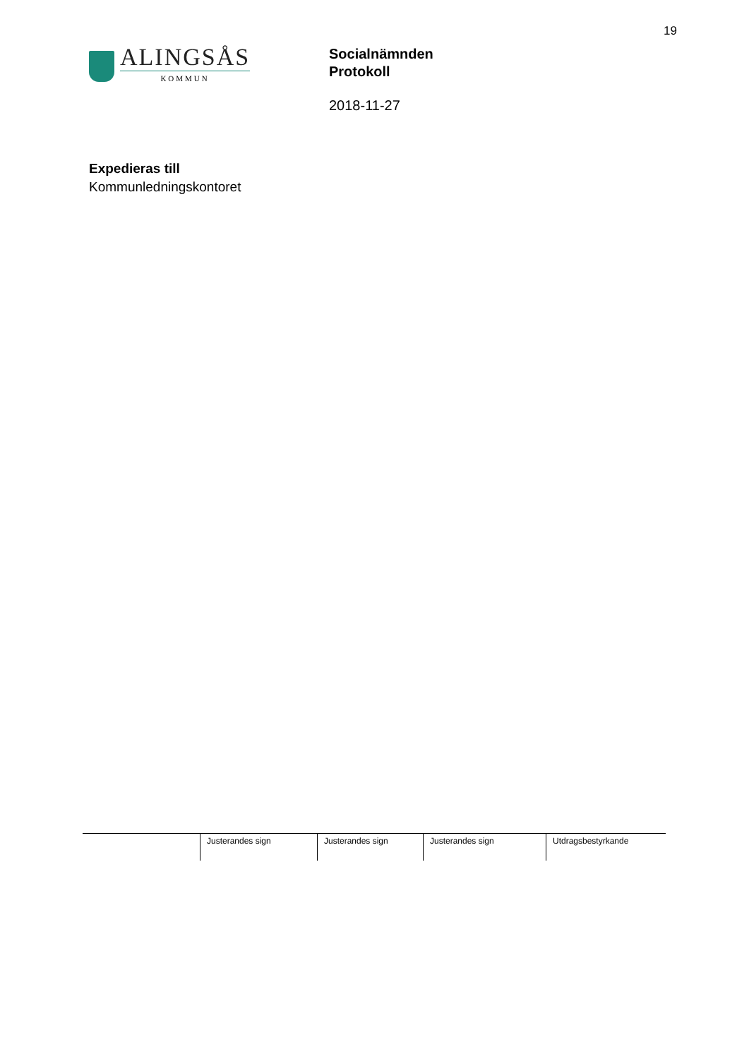19
ALINGSÅS
KOMMUN
Socialnämnden
Protokoll
2018-11-27
Expedieras till
Kommunledningskontoret
| | Justerandes sign | Justerandes sign | Justerandes sign | Utdragsbestyrkande |